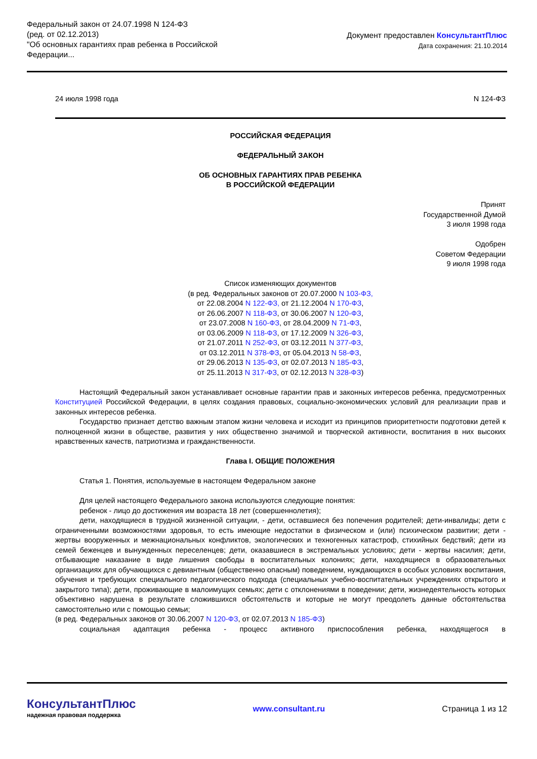Федеральный закон от 24.07.1998 N 124-ФЗ
(ред. от 02.12.2013)
"Об основных гарантиях прав ребенка в Российской
Федерации...
Документ предоставлен КонсультантПлюс
Дата сохранения: 21.10.2014
24 июля 1998 года N 124-ФЗ
РОССИЙСКАЯ ФЕДЕРАЦИЯ
ФЕДЕРАЛЬНЫЙ ЗАКОН
ОБ ОСНОВНЫХ ГАРАНТИЯХ ПРАВ РЕБЕНКА
В РОССИЙСКОЙ ФЕДЕРАЦИИ
Принят
Государственной Думой
3 июля 1998 года
Одобрен
Советом Федерации
9 июля 1998 года
Список изменяющих документов
(в ред. Федеральных законов от 20.07.2000 N 103-ФЗ,
от 22.08.2004 N 122-ФЗ, от 21.12.2004 N 170-ФЗ,
от 26.06.2007 N 118-ФЗ, от 30.06.2007 N 120-ФЗ,
от 23.07.2008 N 160-ФЗ, от 28.04.2009 N 71-ФЗ,
от 03.06.2009 N 118-ФЗ, от 17.12.2009 N 326-ФЗ,
от 21.07.2011 N 252-ФЗ, от 03.12.2011 N 377-ФЗ,
от 03.12.2011 N 378-ФЗ, от 05.04.2013 N 58-ФЗ,
от 29.06.2013 N 135-ФЗ, от 02.07.2013 N 185-ФЗ,
от 25.11.2013 N 317-ФЗ, от 02.12.2013 N 328-ФЗ)
Настоящий Федеральный закон устанавливает основные гарантии прав и законных интересов ребенка, предусмотренных Конституцией Российской Федерации, в целях создания правовых, социально-экономических условий для реализации прав и законных интересов ребенка.
Государство признает детство важным этапом жизни человека и исходит из принципов приоритетности подготовки детей к полноценной жизни в обществе, развития у них общественно значимой и творческой активности, воспитания в них высоких нравственных качеств, патриотизма и гражданственности.
Глава I. ОБЩИЕ ПОЛОЖЕНИЯ
Статья 1. Понятия, используемые в настоящем Федеральном законе
Для целей настоящего Федерального закона используются следующие понятия:
ребенок - лицо до достижения им возраста 18 лет (совершеннолетия);
дети, находящиеся в трудной жизненной ситуации, - дети, оставшиеся без попечения родителей; дети-инвалиды; дети с ограниченными возможностями здоровья, то есть имеющие недостатки в физическом и (или) психическом развитии; дети - жертвы вооруженных и межнациональных конфликтов, экологических и техногенных катастроф, стихийных бедствий; дети из семей беженцев и вынужденных переселенцев; дети, оказавшиеся в экстремальных условиях; дети - жертвы насилия; дети, отбывающие наказание в виде лишения свободы в воспитательных колониях; дети, находящиеся в образовательных организациях для обучающихся с девиантным (общественно опасным) поведением, нуждающихся в особых условиях воспитания, обучения и требующих специального педагогического подхода (специальных учебно-воспитательных учреждениях открытого и закрытого типа); дети, проживающие в малоимущих семьях; дети с отклонениями в поведении; дети, жизнедеятельность которых объективно нарушена в результате сложившихся обстоятельств и которые не могут преодолеть данные обстоятельства самостоятельно или с помощью семьи;
(в ред. Федеральных законов от 30.06.2007 N 120-ФЗ, от 02.07.2013 N 185-ФЗ)
социальная адаптация ребенка - процесс активного приспособления ребенка, находящегося в
КонсультантПлюс
надежная правовая поддержка
www.consultant.ru Страница 1 из 12